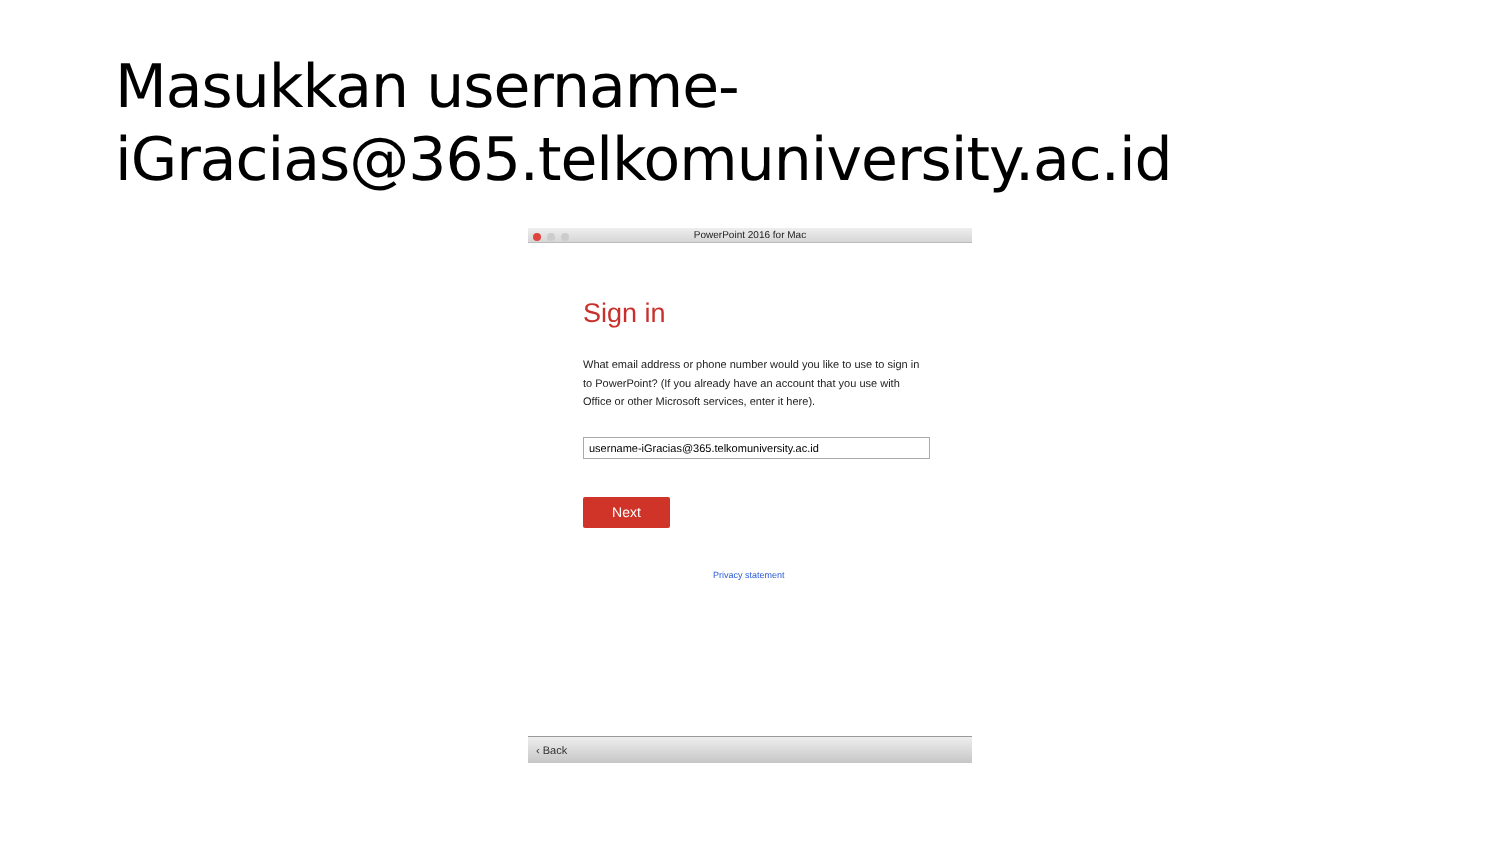Masukkan username-
iGracias@365.telkomuniversity.ac.id
PowerPoint 2016 for Mac
Sign in
What email address or phone number would you like to use to sign in to PowerPoint? (If you already have an account that you use with Office or other Microsoft services, enter it here).
username-iGracias@365.telkomuniversity.ac.id
Next
Privacy statement
‹ Back